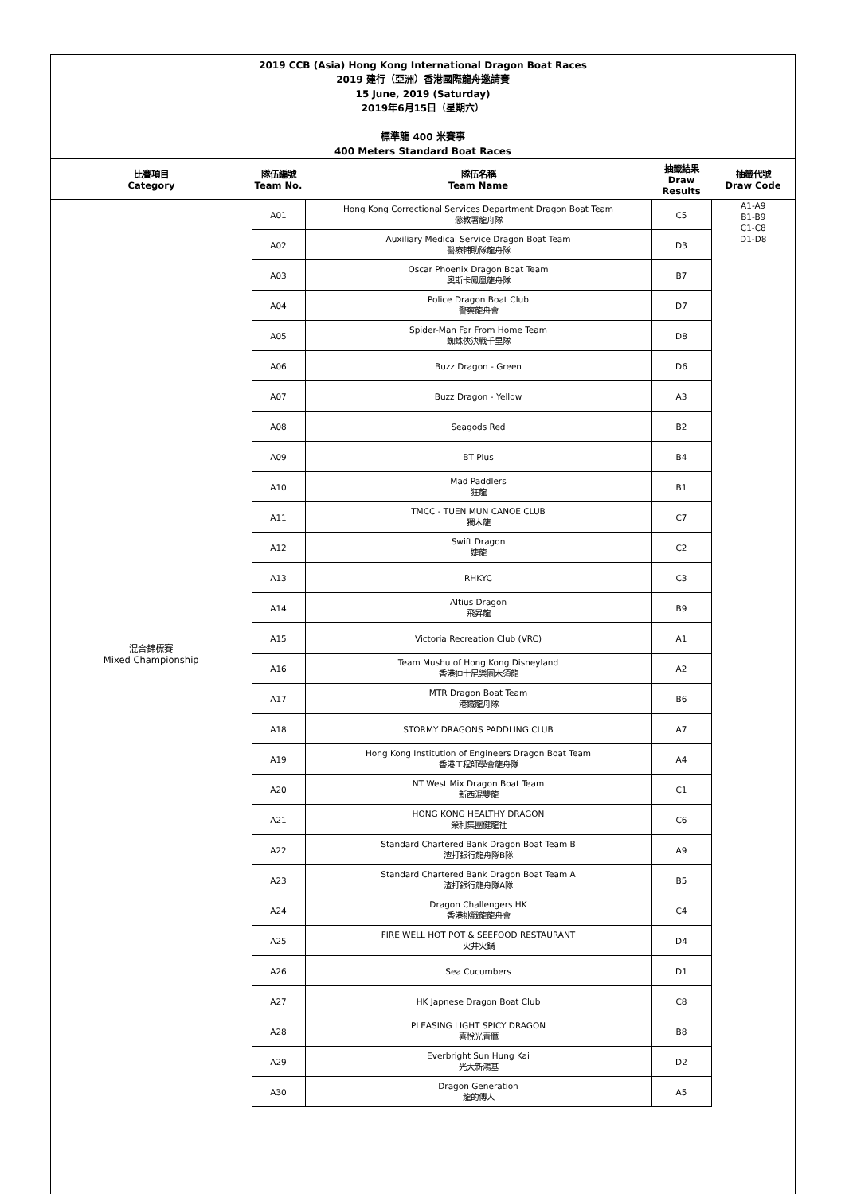2019 CCB (Asia) Hong Kong International Dragon Boat Races
2019 建行（亞洲）香港國際龍舟邀請賽
15 June, 2019 (Saturday)
2019年6月15日（星期六）
標準龍 400 米賽事
400 Meters Standard Boat Races
| 比賽項目 Category | 隊伍編號 Team No. | 隊伍名稱 Team Name | 抽籤結果 Draw Results | 抽籤代號 Draw Code |
| --- | --- | --- | --- | --- |
| 混合錦標賽 Mixed Championship | A01 | Hong Kong Correctional Services Department Dragon Boat Team 懲教署龍舟隊 | C5 | A1-A9 B1-B9 C1-C8 D1-D8 |
| | A02 | Auxiliary Medical Service Dragon Boat Team 醫療輔助隊龍舟隊 | D3 | |
| | A03 | Oscar Phoenix Dragon Boat Team 奧斯卡鳳凰龍舟隊 | B7 | |
| | A04 | Police Dragon Boat Club 警察龍舟會 | D7 | |
| | A05 | Spider-Man Far From Home Team 蜘蛛俠決戰千里隊 | D8 | |
| | A06 | Buzz Dragon - Green | D6 | |
| | A07 | Buzz Dragon - Yellow | A3 | |
| | A08 | Seagods Red | B2 | |
| | A09 | BT Plus | B4 | |
| | A10 | Mad Paddlers 狂龍 | B1 | |
| | A11 | TMCC - TUEN MUN CANOE CLUB 獨木龍 | C7 | |
| | A12 | Swift Dragon 婕龍 | C2 | |
| | A13 | RHKYC | C3 | |
| | A14 | Altius Dragon 飛昇龍 | B9 | |
| | A15 | Victoria Recreation Club (VRC) | A1 | |
| | A16 | Team Mushu of Hong Kong Disneyland 香港迪士尼樂園木須龍 | A2 | |
| | A17 | MTR Dragon Boat Team 港鐵龍舟隊 | B6 | |
| | A18 | STORMY DRAGONS PADDLING CLUB | A7 | |
| | A19 | Hong Kong Institution of Engineers Dragon Boat Team 香港工程師學會龍舟隊 | A4 | |
| | A20 | NT West Mix Dragon Boat Team 新西混雙龍 | C1 | |
| | A21 | HONG KONG HEALTHY DRAGON 榮利集團健龍社 | C6 | |
| | A22 | Standard Chartered Bank Dragon Boat Team B 渣打銀行龍舟隊B隊 | A9 | |
| | A23 | Standard Chartered Bank Dragon Boat Team A 渣打銀行龍舟隊A隊 | B5 | |
| | A24 | Dragon Challengers HK 香港挑戰龍龍舟會 | C4 | |
| | A25 | FIRE WELL HOT POT & SEEFOOD RESTAURANT 火井火鍋 | D4 | |
| | A26 | Sea Cucumbers | D1 | |
| | A27 | HK Japnese Dragon Boat Club | C8 | |
| | A28 | PLEASING LIGHT SPICY DRAGON 喜悅光青鷹 | B8 | |
| | A29 | Everbright Sun Hung Kai 光大新鴻基 | D2 | |
| | A30 | Dragon Generation 龍的傳人 | A5 | |